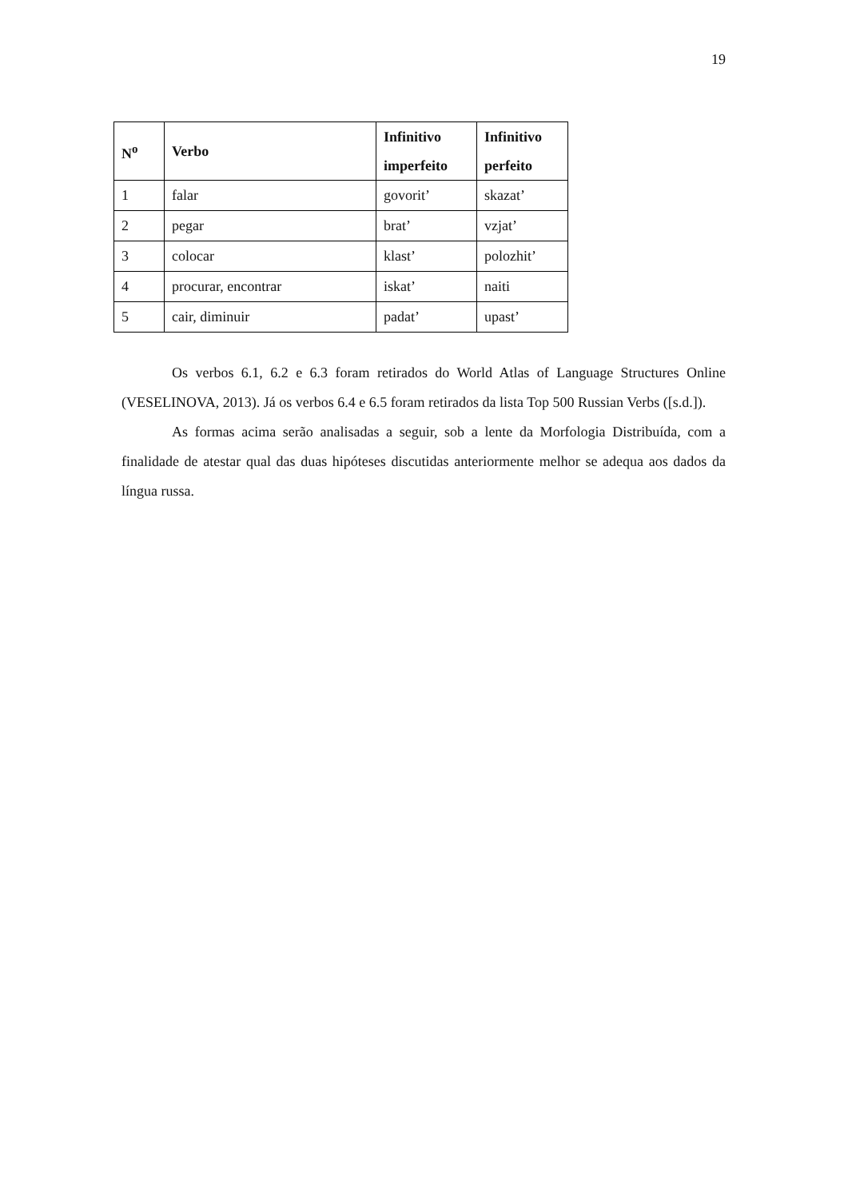19
| N<sup>o</sup> | Verbo | Infinitivo imperfeito | Infinitivo perfeito |
| --- | --- | --- | --- |
| 1 | falar | govorit’ | skazat’ |
| 2 | pegar | brat’ | vzjat’ |
| 3 | colocar | klast’ | polozhit’ |
| 4 | procurar, encontrar | iskat’ | naiti |
| 5 | cair, diminuir | padat’ | upast’ |
Os verbos 6.1, 6.2 e 6.3 foram retirados do World Atlas of Language Structures Online (VESELINOVA, 2013). Já os verbos 6.4 e 6.5 foram retirados da lista Top 500 Russian Verbs ([s.d.]).
As formas acima serão analisadas a seguir, sob a lente da Morfologia Distribuída, com a finalidade de atestar qual das duas hipóteses discutidas anteriormente melhor se adequa aos dados da língua russa.